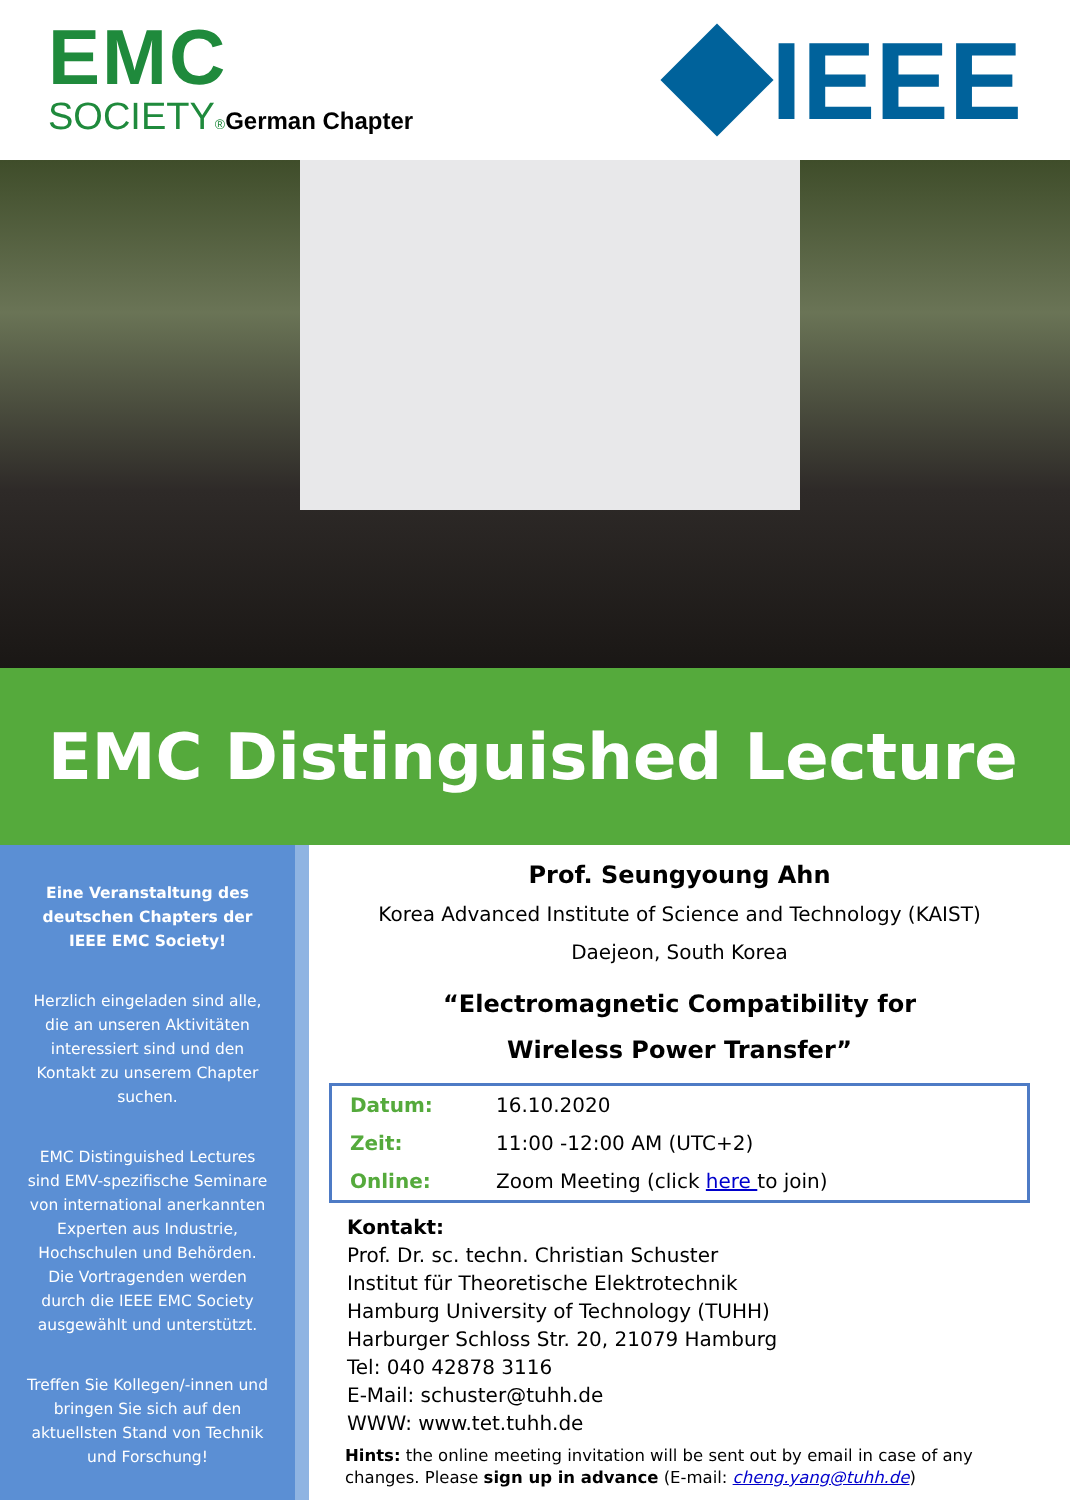EMC
SOCIETY®German Chapter
IEEE
EMC Distinguished Lecture
Eine Veranstaltung des deutschen Chapters der IEEE EMC Society!
Herzlich eingeladen sind alle, die an unseren Aktivitäten interessiert sind und den Kontakt zu unserem Chapter suchen.
EMC Distinguished Lectures sind EMV-spezifische Seminare von international anerkannten Experten aus Industrie, Hochschulen und Behörden. Die Vortragenden werden durch die IEEE EMC Society ausgewählt und unterstützt.
Treffen Sie Kollegen/-innen und bringen Sie sich auf den aktuellsten Stand von Technik und Forschung!
Prof. Seungyoung Ahn
Korea Advanced Institute of Science and Technology (KAIST)
Daejeon, South Korea
“Electromagnetic Compatibility for
Wireless Power Transfer”
| Datum: | 16.10.2020 |
| Zeit: | 11:00 -12:00 AM (UTC+2) |
| Online: | Zoom Meeting (click here to join) |
Kontakt:
Prof. Dr. sc. techn. Christian Schuster
Institut für Theoretische Elektrotechnik
Hamburg University of Technology (TUHH)
Harburger Schloss Str. 20, 21079 Hamburg
Tel: 040 42878 3116
E-Mail: schuster@tuhh.de
WWW: www.tet.tuhh.de
Hints: the online meeting invitation will be sent out by email in case of any changes. Please sign up in advance (E-mail: cheng.yang@tuhh.de)